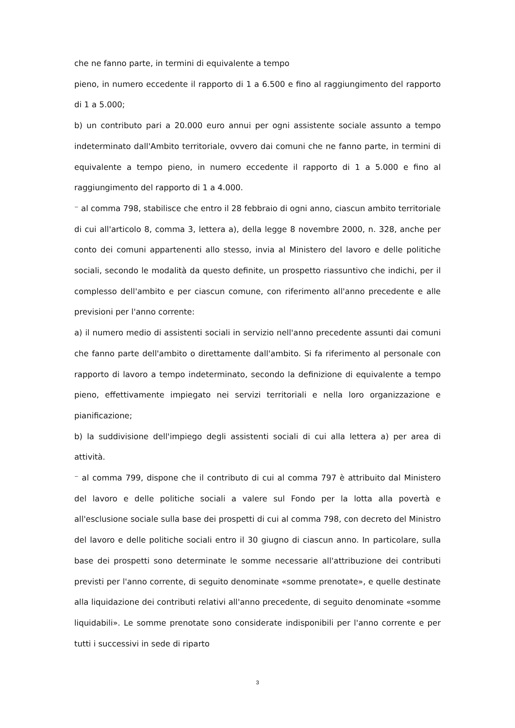che ne fanno parte, in termini di equivalente a tempo
pieno, in numero eccedente il rapporto di 1 a 6.500 e fino al raggiungimento del rapporto di 1 a 5.000;
b) un contributo pari a 20.000 euro annui per ogni assistente sociale assunto a tempo indeterminato dall'Ambito territoriale, ovvero dai comuni che ne fanno parte, in termini di equivalente a tempo pieno, in numero eccedente il rapporto di 1 a 5.000 e fino al raggiungimento del rapporto di 1 a 4.000.
⁻ al comma 798, stabilisce che entro il 28 febbraio di ogni anno, ciascun ambito territoriale di cui all'articolo 8, comma 3, lettera a), della legge 8 novembre 2000, n. 328, anche per conto dei comuni appartenenti allo stesso, invia al Ministero del lavoro e delle politiche sociali, secondo le modalità da questo definite, un prospetto riassuntivo che indichi, per il complesso dell'ambito e per ciascun comune, con riferimento all'anno precedente e alle previsioni per l'anno corrente:
a) il numero medio di assistenti sociali in servizio nell'anno precedente assunti dai comuni che fanno parte dell'ambito o direttamente dall'ambito. Si fa riferimento al personale con rapporto di lavoro a tempo indeterminato, secondo la definizione di equivalente a tempo pieno, effettivamente impiegato nei servizi territoriali e nella loro organizzazione e pianificazione;
b) la suddivisione dell'impiego degli assistenti sociali di cui alla lettera a) per area di attività.
⁻ al comma 799, dispone che il contributo di cui al comma 797 è attribuito dal Ministero del lavoro e delle politiche sociali a valere sul Fondo per la lotta alla povertà e all'esclusione sociale sulla base dei prospetti di cui al comma 798, con decreto del Ministro del lavoro e delle politiche sociali entro il 30 giugno di ciascun anno. In particolare, sulla base dei prospetti sono determinate le somme necessarie all'attribuzione dei contributi previsti per l'anno corrente, di seguito denominate «somme prenotate», e quelle destinate alla liquidazione dei contributi relativi all'anno precedente, di seguito denominate «somme liquidabili». Le somme prenotate sono considerate indisponibili per l'anno corrente e per tutti i successivi in sede di riparto
3